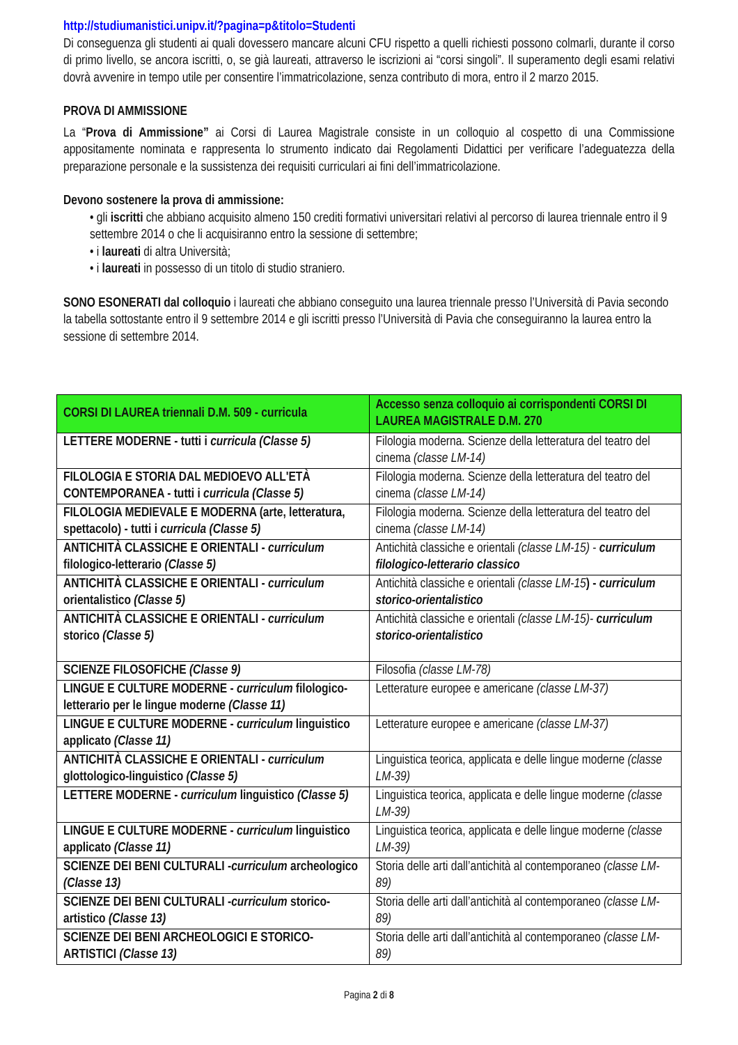http://studiumanistici.unipv.it/?pagina=p&titolo=Studenti
Di conseguenza gli studenti ai quali dovessero mancare alcuni CFU rispetto a quelli richiesti possono colmarli, durante il corso di primo livello, se ancora iscritti, o, se già laureati, attraverso le iscrizioni ai “corsi singoli”. Il superamento degli esami relativi dovrà avvenire in tempo utile per consentire l’immatricolazione, senza contributo di mora, entro il 2 marzo 2015.
PROVA DI AMMISSIONE
La “Prova di Ammissione” ai Corsi di Laurea Magistrale consiste in un colloquio al cospetto di una Commissione appositamente nominata e rappresenta lo strumento indicato dai Regolamenti Didattici per verificare l’adeguatezza della preparazione personale e la sussistenza dei requisiti curriculari ai fini dell’immatricolazione.
Devono sostenere la prova di ammissione:
• gli iscritti che abbiano acquisito almeno 150 crediti formativi universitari relativi al percorso di laurea triennale entro il 9 settembre 2014 o che li acquisiranno entro la sessione di settembre;
• i laureati di altra Università;
• i laureati in possesso di un titolo di studio straniero.
SONO ESONERATI dal colloquio i laureati che abbiano conseguito una laurea triennale presso l’Università di Pavia secondo la tabella sottostante entro il 9 settembre 2014 e gli iscritti presso l’Università di Pavia che conseguiranno la laurea entro la sessione di settembre 2014.
| CORSI DI LAUREA triennali D.M. 509 - curricula | Accesso senza colloquio ai corrispondenti CORSI DI LAUREA MAGISTRALE D.M. 270 |
| --- | --- |
| LETTERE MODERNE - tutti i curricula (Classe 5) | Filologia moderna. Scienze della letteratura del teatro del cinema (classe LM-14) |
| FILOLOGIA E STORIA DAL MEDIOEVO ALL'ETÀ CONTEMPORANEA - tutti i curricula (Classe 5) | Filologia moderna. Scienze della letteratura del teatro del cinema (classe LM-14) |
| FILOLOGIA MEDIEVALE E MODERNA (arte, letteratura, spettacolo) - tutti i curricula (Classe 5) | Filologia moderna. Scienze della letteratura del teatro del cinema (classe LM-14) |
| ANTICHITÀ CLASSICHE E ORIENTALI - curriculum filologico-letterario (Classe 5) | Antichità classiche e orientali (classe LM-15) - curriculum filologico-letterario classico |
| ANTICHITÀ CLASSICHE E ORIENTALI - curriculum orientalistico (Classe 5) | Antichità classiche e orientali (classe LM-15 ) - curriculum storico-orientalistico |
| ANTICHITÀ CLASSICHE E ORIENTALI - curriculum storico (Classe 5) | Antichità classiche e orientali (classe LM-15)- curriculum storico-orientalistico |
| SCIENZE FILOSOFICHE (Classe 9) | Filosofia (classe LM-78) |
| LINGUE E CULTURE MODERNE - curriculum filologico-letterario per le lingue moderne (Classe 11) | Letterature europee e americane (classe LM-37) |
| LINGUE E CULTURE MODERNE - curriculum linguistico applicato (Classe 11) | Letterature europee e americane (classe LM-37) |
| ANTICHITÀ CLASSICHE E ORIENTALI - curriculum glottologico-linguistico (Classe 5) | Linguistica teorica, applicata e delle lingue moderne (classe LM-39) |
| LETTERE MODERNE - curriculum linguistico (Classe 5) | Linguistica teorica, applicata e delle lingue moderne (classe LM-39) |
| LINGUE E CULTURE MODERNE - curriculum linguistico applicato (Classe 11) | Linguistica teorica, applicata e delle lingue moderne (classe LM-39) |
| SCIENZE DEI BENI CULTURALI - curriculum archeologico (Classe 13) | Storia delle arti dall’antichità al contemporaneo (classe LM-89) |
| SCIENZE DEI BENI CULTURALI - curriculum storico-artistico (Classe 13) | Storia delle arti dall’antichità al contemporaneo (classe LM-89) |
| SCIENZE DEI BENI ARCHEOLOGICI E STORICO-ARTISTICI (Classe 13) | Storia delle arti dall’antichità al contemporaneo (classe LM-89) |
Pagina 2 di 8